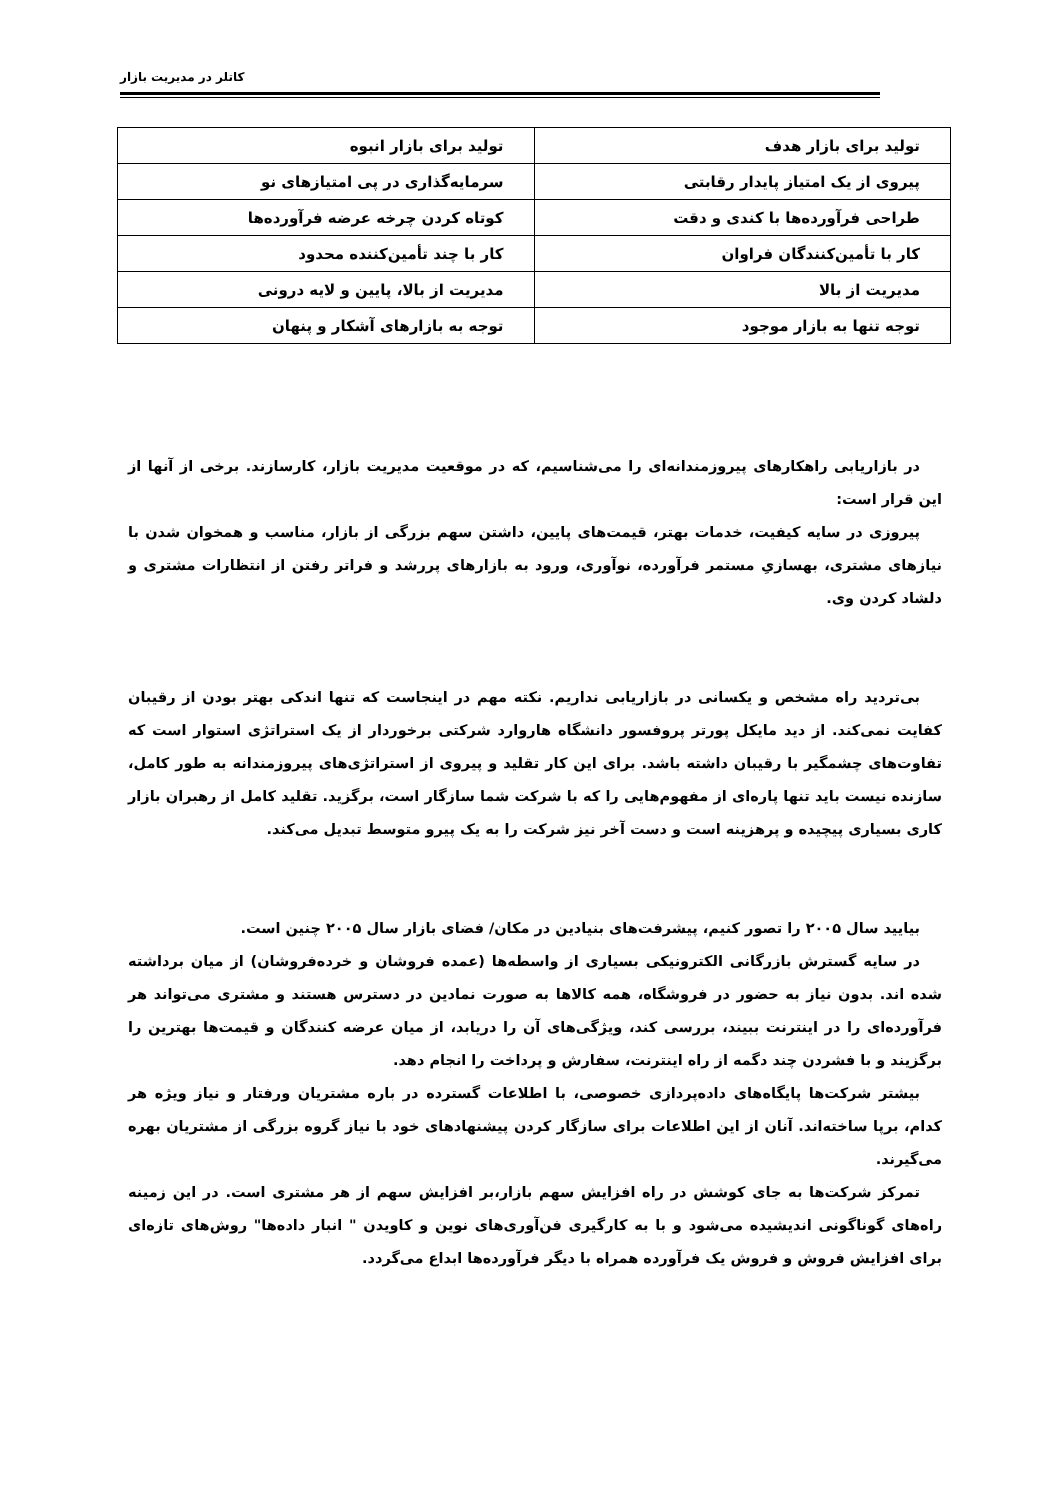کاتلر در مدیریت بازار
| تولید برای بازار هدف | تولید برای بازار انبوه |
| پیروی از یک امتیاز پایدار رقابتی | سرمایه‌گذاری در پی امتیازهای نو |
| طراحی فرآورده‌ها با کندی و دقت | کوتاه کردن چرخه عرضه فرآورده‌ها |
| کار با تأمین‌کنندگان فراوان | کار با چند تأمین‌کننده محدود |
| مدیریت از بالا | مدیریت از بالا، پایین و لایه درونی |
| توجه تنها به بازار موجود | توجه به بازارهای آشکار و پنهان |
در بازاریابی راهکارهای پیروزمندانه‌ای را می‌شناسیم، که در موقعیت مدیریت بازار، کارسازند. برخی از آنها از این قرار است:
پیروزی در سایه کیفیت، خدمات بهتر، قیمت‌های پایین، داشتن سهم بزرگی از بازار، مناسب و همخوان شدن با نیازهای مشتری، بهسازیِ مستمر فرآورده، نوآوری، ورود به بازارهای پررشد و فراتر رفتن از انتظارات مشتری و دلشاد کردن وی.
بی‌تردید راه مشخص و یکسانی در بازاریابی نداریم. نکته مهم در اینجاست که تنها اندکی بهتر بودن از رقیبان کفایت نمی‌کند. از دید مایکل پورتر پروفسور دانشگاه هاروارد شرکتی برخوردار از یک استراتژی استوار است که تفاوت‌های چشمگیر با رقیبان داشته باشد. برای این کار تقلید و پیروی از استراتژی‌های پیروزمندانه به طور کامل، سازنده نیست باید تنها پاره‌ای از مفهوم‌هایی را که با شرکت شما سازگار است، برگزید. تقلید کامل از رهبران بازار کاری بسیاری پیچیده و پرهزینه است و دست آخر نیز شرکت را به یک پیرو متوسط تبدیل می‌کند.
بیایید سال ۲۰۰۵ را تصور کنیم، پیشرفت‌های بنیادین در مکان/ فضای بازار سال ۲۰۰۵ چنین است.
در سایه گسترش بازرگانی الکترونیکی بسیاری از واسطه‌ها (عمده فروشان و خرده‌فروشان) از میان برداشته شده اند. بدون نیاز به حضور در فروشگاه، همه کالاها به صورت نمادین در دسترس هستند و مشتری می‌تواند هر فرآورده‌ای را در اینترنت ببیند، بررسی کند، ویژگی‌های آن را دریابد، از میان عرضه کنندگان و قیمت‌ها بهترین را برگزیند و با فشردن چند دگمه از راه اینترنت، سفارش و پرداخت را انجام دهد.
بیشتر شرکت‌ها پایگاه‌های داده‌پردازی خصوصی، با اطلاعات گسترده در باره مشتریان ورفتار و نیاز ویژه هر کدام، برپا ساخته‌اند. آنان از این اطلاعات برای سازگار کردن پیشنهادهای خود با نیاز گروه بزرگی از مشتریان بهره می‌گیرند.
تمرکز شرکت‌ها به جای کوشش در راه افزایش سهم بازار،بر افزایش سهم از هر مشتری است. در این زمینه راه‌های گوناگونی اندیشیده می‌شود و با به کارگیری فن‌آوری‌های نوین و کاویدن " انبار داده‌ها" روش‌های تازه‌ای برای افزایش فروش و فروش یک فرآورده همراه با دیگر فرآورده‌ها ابداع می‌گردد.